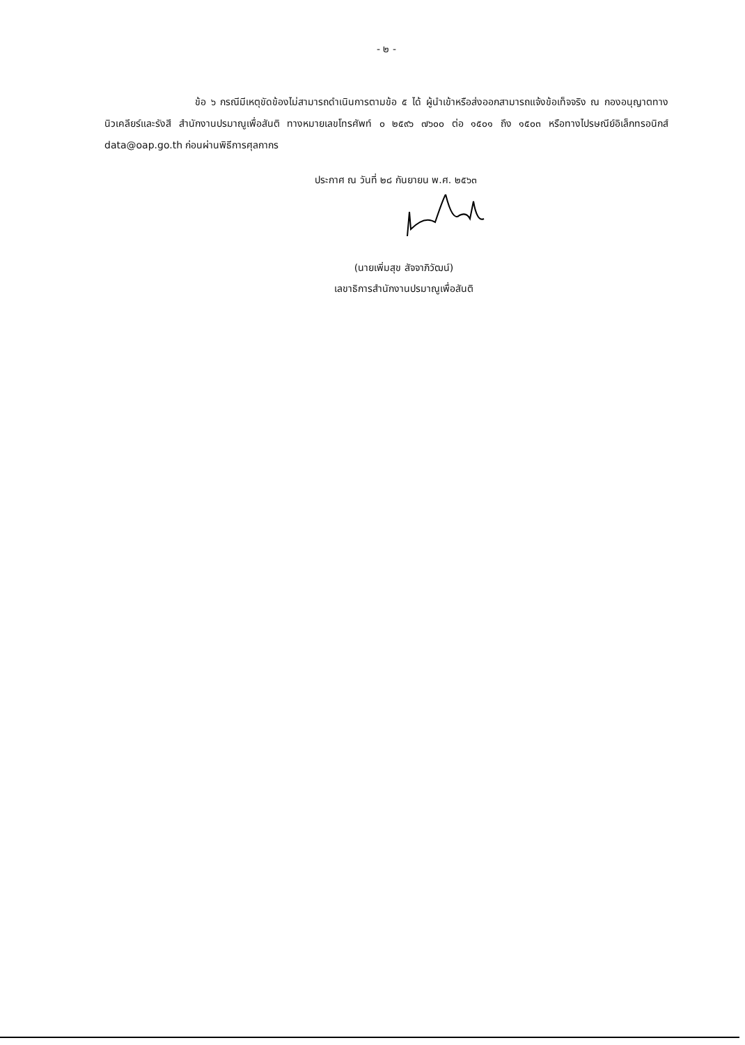- ๒ -
ข้อ ๖ กรณีมีเหตุขัดข้องไม่สามารถดำเนินการตามข้อ ๕ ได้ ผู้นำเข้าหรือส่งออกสามารถแจ้งข้อเท็จจริง ณ กองอนุญาตทางนิวเคลียร์และรังสี สำนักงานปรมาณูเพื่อสันติ ทางหมายเลขโทรศัพท์ ๐ ๒๕๙๖ ๗๖๐๐ ต่อ ๑๕๐๑ ถึง ๑๕๐๓ หรือทางไปรษณีย์อิเล็กทรอนิกส์ data@oap.go.th ก่อนผ่านพิธีการศุลกากร
ประกาศ ณ วันที่ ๒๘ กันยายน พ.ศ. ๒๕๖๓
(นายเพิ่มสุข สัจจาภิวัฒน์)
เลขาธิการสำนักงานปรมาณูเพื่อสันติ